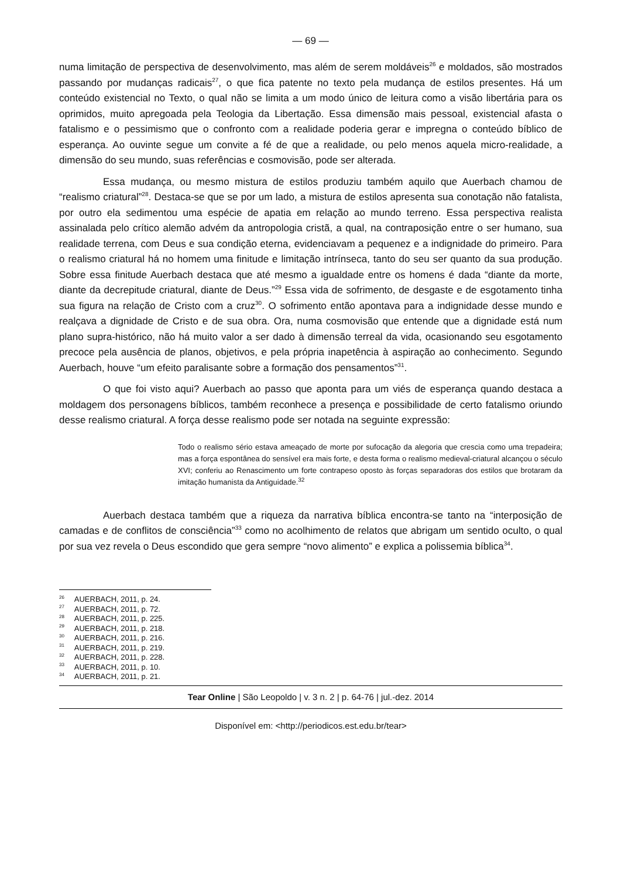— 69 —
numa limitação de perspectiva de desenvolvimento, mas além de serem moldáveis<sup>26</sup> e moldados, são mostrados passando por mudanças radicais<sup>27</sup>, o que fica patente no texto pela mudança de estilos presentes. Há um conteúdo existencial no Texto, o qual não se limita a um modo único de leitura como a visão libertária para os oprimidos, muito apregoada pela Teologia da Libertação. Essa dimensão mais pessoal, existencial afasta o fatalismo e o pessimismo que o confronto com a realidade poderia gerar e impregna o conteúdo bíblico de esperança. Ao ouvinte segue um convite a fé de que a realidade, ou pelo menos aquela micro-realidade, a dimensão do seu mundo, suas referências e cosmovisão, pode ser alterada.
Essa mudança, ou mesmo mistura de estilos produziu também aquilo que Auerbach chamou de “realismo criatural”<sup>28</sup>. Destaca-se que se por um lado, a mistura de estilos apresenta sua conotação não fatalista, por outro ela sedimentou uma espécie de apatia em relação ao mundo terreno. Essa perspectiva realista assinalada pelo crítico alemão advém da antropologia cristã, a qual, na contraposição entre o ser humano, sua realidade terrena, com Deus e sua condição eterna, evidenciavam a pequenez e a indignidade do primeiro. Para o realismo criatural há no homem uma finitude e limitação intrínseca, tanto do seu ser quanto da sua produção. Sobre essa finitude Auerbach destaca que até mesmo a igualdade entre os homens é dada “diante da morte, diante da decrepitude criatural, diante de Deus.”<sup>29</sup> Essa vida de sofrimento, de desgaste e de esgotamento tinha sua figura na relação de Cristo com a cruz<sup>30</sup>. O sofrimento então apontava para a indignidade desse mundo e realçava a dignidade de Cristo e de sua obra. Ora, numa cosmovisão que entende que a dignidade está num plano supra-histórico, não há muito valor a ser dado à dimensão terreal da vida, ocasionando seu esgotamento precoce pela ausência de planos, objetivos, e pela própria inapetência à aspiração ao conhecimento. Segundo Auerbach, houve “um efeito paralisante sobre a formação dos pensamentos”<sup>31</sup>.
O que foi visto aqui? Auerbach ao passo que aponta para um viés de esperança quando destaca a moldagem dos personagens bíblicos, também reconhece a presença e possibilidade de certo fatalismo oriundo desse realismo criatural. A força desse realismo pode ser notada na seguinte expressão:
Todo o realismo sério estava ameaçado de morte por sufocação da alegoria que crescia como uma trepadeira; mas a força espontânea do sensível era mais forte, e desta forma o realismo medieval-criatural alcançou o século XVI; conferiu ao Renascimento um forte contrapeso oposto às forças separadoras dos estilos que brotaram da imitação humanista da Antiguidade.<sup>32</sup>
Auerbach destaca também que a riqueza da narrativa bíblica encontra-se tanto na “interposição de camadas e de conflitos de consciência”<sup>33</sup> como no acolhimento de relatos que abrigam um sentido oculto, o qual por sua vez revela o Deus escondido que gera sempre “novo alimento” e explica a polissemia bíblica<sup>34</sup>.
<sup>26</sup> AUERBACH, 2011, p. 24.
<sup>27</sup> AUERBACH, 2011, p. 72.
<sup>28</sup> AUERBACH, 2011, p. 225.
<sup>29</sup> AUERBACH, 2011, p. 218.
<sup>30</sup> AUERBACH, 2011, p. 216.
<sup>31</sup> AUERBACH, 2011, p. 219.
<sup>32</sup> AUERBACH, 2011, p. 228.
<sup>33</sup> AUERBACH, 2011, p. 10.
<sup>34</sup> AUERBACH, 2011, p. 21.
Tear Online | São Leopoldo | v. 3 n. 2 | p. 64-76 | jul.-dez. 2014
Disponível em: <http://periodicos.est.edu.br/tear>